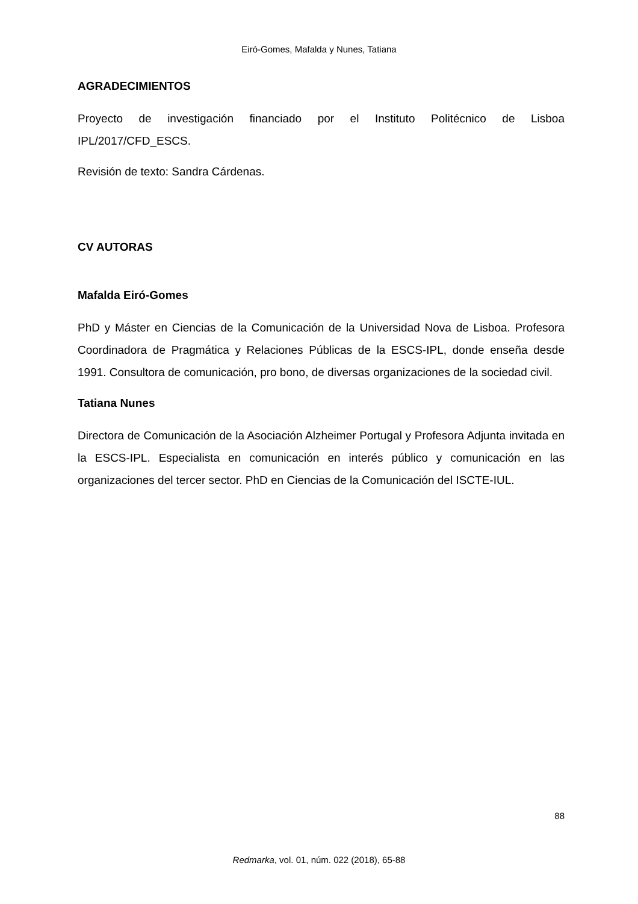Eiró-Gomes, Mafalda y Nunes, Tatiana
AGRADECIMIENTOS
Proyecto de investigación financiado por el Instituto Politécnico de Lisboa IPL/2017/CFD_ESCS.
Revisión de texto: Sandra Cárdenas.
CV AUTORAS
Mafalda Eiró-Gomes
PhD y Máster en Ciencias de la Comunicación de la Universidad Nova de Lisboa. Profesora Coordinadora de Pragmática y Relaciones Públicas de la ESCS-IPL, donde enseña desde 1991. Consultora de comunicación, pro bono, de diversas organizaciones de la sociedad civil.
Tatiana Nunes
Directora de Comunicación de la Asociación Alzheimer Portugal y Profesora Adjunta invitada en la ESCS-IPL. Especialista en comunicación en interés público y comunicación en las organizaciones del tercer sector. PhD en Ciencias de la Comunicación del ISCTE-IUL.
88
Redmarka, vol. 01, núm. 022 (2018), 65-88